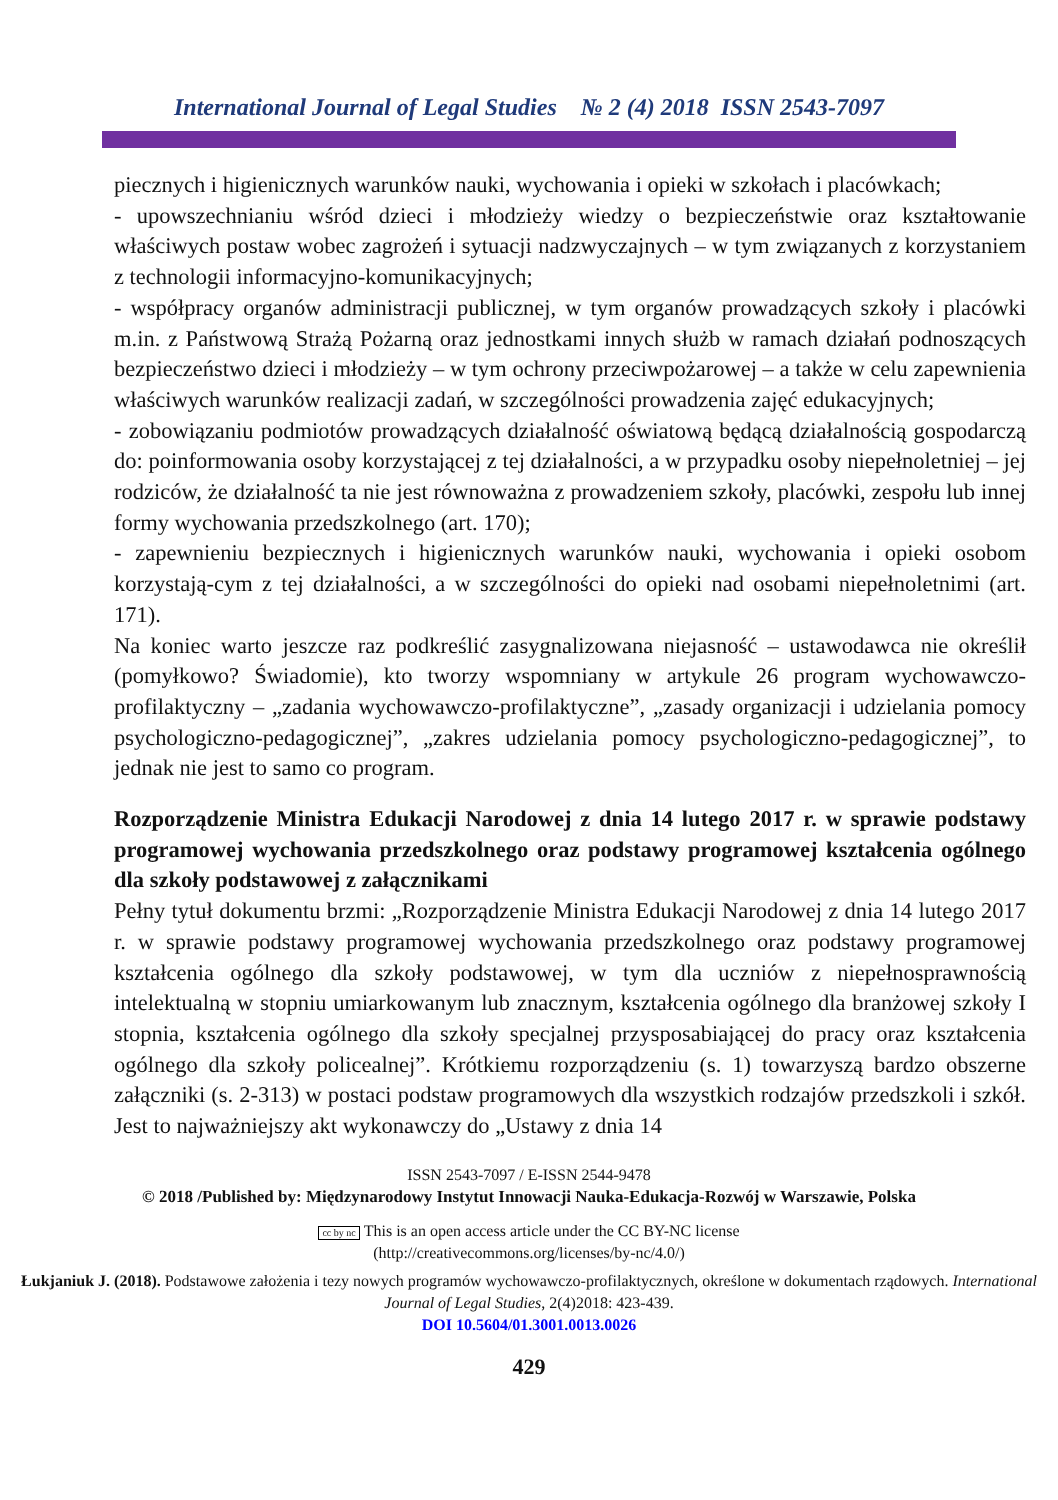International Journal of Legal Studies № 2 (4) 2018 ISSN 2543-7097
piecznych i higienicznych warunków nauki, wychowania i opieki w szkołach i placówkach;
- upowszechnianiu wśród dzieci i młodzieży wiedzy o bezpieczeństwie oraz kształtowanie właściwych postaw wobec zagrożeń i sytuacji nadzwyczajnych – w tym związanych z korzystaniem z technologii informacyjno-komunikacyjnych;
- współpracy organów administracji publicznej, w tym organów prowadzących szkoły i placówki m.in. z Państwową Strażą Pożarną oraz jednostkami innych służb w ramach działań podnoszących bezpieczeństwo dzieci i młodzieży – w tym ochrony przeciwpożarowej – a także w celu zapewnienia właściwych warunków realizacji zadań, w szczególności prowadzenia zajęć edukacyjnych;
- zobowiązaniu podmiotów prowadzących działalność oświatową będącą działalnością gospodarczą do: poinformowania osoby korzystającej z tej działalności, a w przypadku osoby niepełnoletniej – jej rodziców, że działalność ta nie jest równoważna z prowadzeniem szkoły, placówki, zespołu lub innej formy wychowania przedszkolnego (art. 170);
- zapewnieniu bezpiecznych i higienicznych warunków nauki, wychowania i opieki osobom korzystają-cym z tej działalności, a w szczególności do opieki nad osobami niepełnoletnimi (art. 171).
Na koniec warto jeszcze raz podkreślić zasygnalizowana niejasność – ustawodawca nie określił (pomyłkowo? Świadomie), kto tworzy wspomniany w artykule 26 program wychowawczo-profilaktyczny – „zadania wychowawczo-profilaktyczne”, „zasady organizacji i udzielania pomocy psychologiczno-pedagogicznej”, „zakres udzielania pomocy psychologiczno-pedagogicznej”, to jednak nie jest to samo co program.
Rozporządzenie Ministra Edukacji Narodowej z dnia 14 lutego 2017 r. w sprawie podstawy programowej wychowania przedszkolnego oraz podstawy programowej kształcenia ogólnego dla szkoły podstawowej z załącznikami
Pełny tytuł dokumentu brzmi: „Rozporządzenie Ministra Edukacji Narodowej z dnia 14 lutego 2017 r. w sprawie podstawy programowej wychowania przedszkolnego oraz podstawy programowej kształcenia ogólnego dla szkoły podstawowej, w tym dla uczniów z niepełnosprawnością intelektualną w stopniu umiarkowanym lub znacznym, kształcenia ogólnego dla branżowej szkoły I stopnia, kształcenia ogólnego dla szkoły specjalnej przysposabiającej do pracy oraz kształcenia ogólnego dla szkoły policealnej”. Krótkiemu rozporządzeniu (s. 1) towarzyszą bardzo obszerne załączniki (s. 2-313) w postaci podstaw programowych dla wszystkich rodzajów przedszkoli i szkół. Jest to najważniejszy akt wykonawczy do „Ustawy z dnia 14
ISSN 2543-7097 / E-ISSN 2544-9478
© 2018 /Published by: Międzynarodowy Instytut Innowacji Nauka-Edukacja-Rozwój w Warszawie, Polska
cc by nc This is an open access article under the CC BY-NC license
(http://creativecommons.org/licenses/by-nc/4.0/)
Łukjaniuk J. (2018). Podstawowe założenia i tezy nowych programów wychowawczo-profilaktycznych, określone w dokumentach rządowych. International Journal of Legal Studies, 2(4)2018: 423-439.
DOI 10.5604/01.3001.0013.0026
429